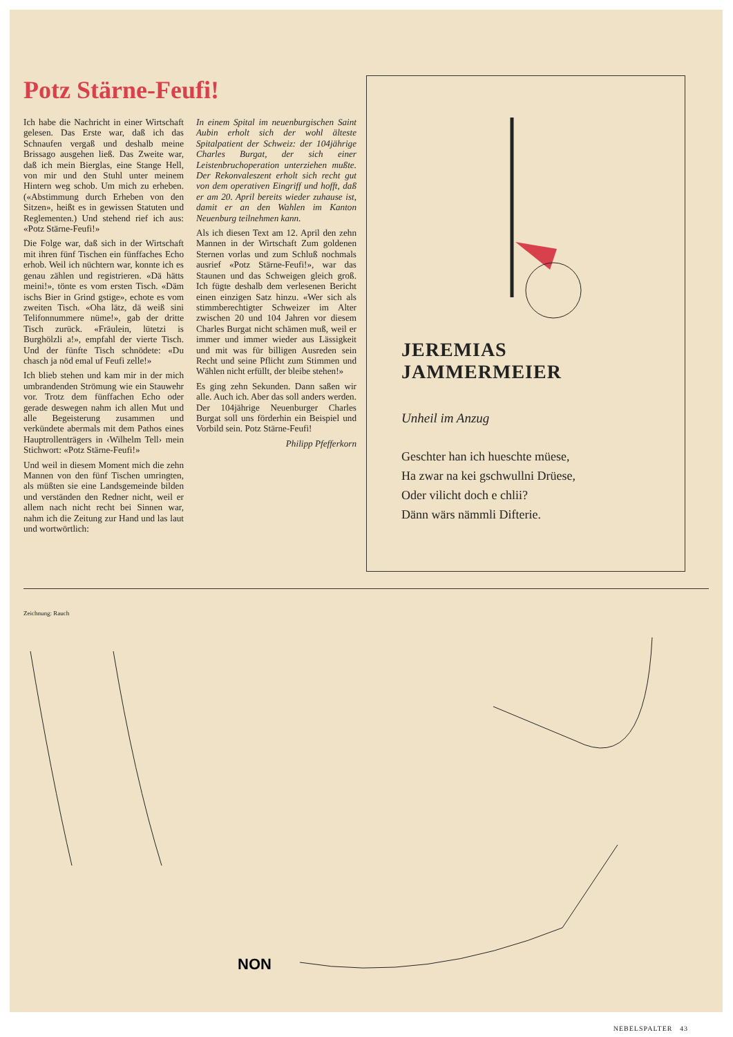Potz Stärne-Feufi!
Ich habe die Nachricht in einer Wirtschaft gelesen. Das Erste war, daß ich das Schnaufen vergaß und deshalb meine Brissago ausgehen ließ. Das Zweite war, daß ich mein Bierglas, eine Stange Hell, von mir und den Stuhl unter meinem Hintern weg schob. Um mich zu erheben. («Abstimmung durch Erheben von den Sitzen», heißt es in gewissen Statuten und Reglementen.) Und stehend rief ich aus: «Potz Stärne-Feufi!»
Die Folge war, daß sich in der Wirtschaft mit ihren fünf Tischen ein fünffaches Echo erhob. Weil ich nüchtern war, konnte ich es genau zählen und registrieren. «Dä hätts meini!», tönte es vom ersten Tisch. «Däm ischs Bier in Grind gstige», echote es vom zweiten Tisch. «Oha lätz, dä weiß sini Telifonnummere nüme!», gab der dritte Tisch zurück. «Fräulein, lütetzi is Burghölzli a!», empfahl der vierte Tisch. Und der fünfte Tisch schnödete: «Du chasch ja nöd emal uf Feufi zelle!»
Ich blieb stehen und kam mir in der mich umbrandenden Strömung wie ein Stauwehr vor. Trotz dem fünffachen Echo oder gerade deswegen nahm ich allen Mut und alle Begeisterung zusammen und verkündete abermals mit dem Pathos eines Hauptrollenträgers in ‹Wilhelm Tell› mein Stichwort: «Potz Stärne-Feufi!»
Und weil in diesem Moment mich die zehn Mannen von den fünf Tischen umringten, als müßten sie eine Landsgemeinde bilden und verständen den Redner nicht, weil er allem nach nicht recht bei Sinnen war, nahm ich die Zeitung zur Hand und las laut und wortwörtlich:
In einem Spital im neuenburgischen Saint Aubin erholt sich der wohl älteste Spitalpatient der Schweiz: der 104jährige Charles Burgat, der sich einer Leistenbruchoperation unterziehen mußte. Der Rekonvaleszent erholt sich recht gut von dem operativen Eingriff und hofft, daß er am 20. April bereits wieder zuhause ist, damit er an den Wahlen im Kanton Neuenburg teilnehmen kann.
Als ich diesen Text am 12. April den zehn Mannen in der Wirtschaft Zum goldenen Sternen vorlas und zum Schluß nochmals ausrief «Potz Stärne-Feufi!», war das Staunen und das Schweigen gleich groß. Ich fügte deshalb dem verlesenen Bericht einen einzigen Satz hinzu. «Wer sich als stimmberechtigter Schweizer im Alter zwischen 20 und 104 Jahren vor diesem Charles Burgat nicht schämen muß, weil er immer und immer wieder aus Lässigkeit und mit was für billigen Ausreden sein Recht und seine Pflicht zum Stimmen und Wählen nicht erfüllt, der bleibe stehen!»
Es ging zehn Sekunden. Dann saßen wir alle. Auch ich. Aber das soll anders werden. Der 104jährige Neuenburger Charles Burgat soll uns förderhin ein Beispiel und Vorbild sein. Potz Stärne-Feufi!
Philipp Pfefferkorn
JEREMIAS JAMMERMEIER
Unheil im Anzug
Geschter han ich hueschte müese,
Ha zwar na kei gschwullni Drüese,
Oder vilicht doch e chlii?
Dänn wärs nämmli Difterie.
Zeichnung: Rauch
NON
NEBELSPALTER 43